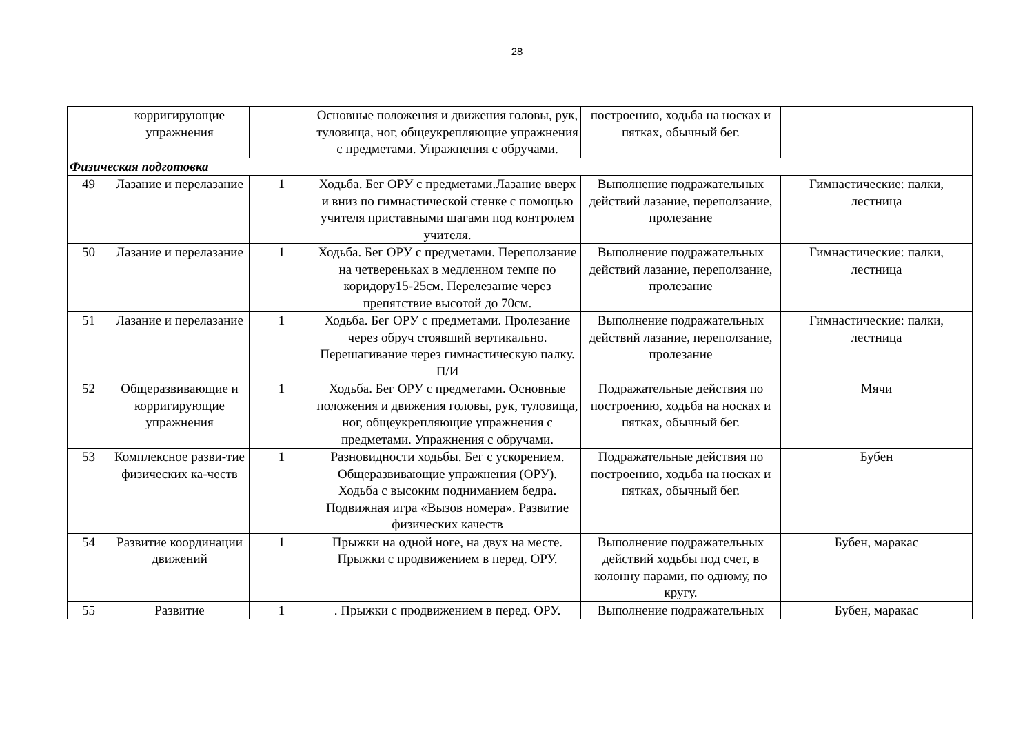28
| | корригирующие упражнения | | Основные положения и движения головы, рук, туловища, ног, общеукрепляющие упражнения с предметами. Упражнения с обручами. | построению, ходьба на носках и пятках, обычный бег. | |
| Физическая подготовка | | | | | |
| 49 | Лазание и перелазание | 1 | Ходьба. Бег ОРУ с предметами.Лазание вверх и вниз по гимнастической стенке с помощью учителя приставными шагами под контролем учителя. | Выполнение подражательных действий лазание, переползание, пролезание | Гимнастические: палки, лестница |
| 50 | Лазание и перелазание | 1 | Ходьба. Бег ОРУ с предметами. Переползание на четвереньках в медленном темпе по коридору15-25см. Перелезание через препятствие высотой до 70см. | Выполнение подражательных действий лазание, переползание, пролезание | Гимнастические: палки, лестница |
| 51 | Лазание и перелазание | 1 | Ходьба. Бег ОРУ с предметами. Пролезание через обруч стоявший вертикально. Перешагивание через гимнастическую палку. П/И | Выполнение подражательных действий лазание, переползание, пролезание | Гимнастические: палки, лестница |
| 52 | Общеразвивающие и корригирующие упражнения | 1 | Ходьба. Бег ОРУ с предметами. Основные положения и движения головы, рук, туловища, ног, общеукрепляющие упражнения с предметами. Упражнения с обручами. | Подражательные действия по построению, ходьба на носках и пятках, обычный бег. | Мячи |
| 53 | Комплексное разви-тие физических ка-честв | 1 | Разновидности ходьбы. Бег с ускорением. Общеразвивающие упражнения (ОРУ). Ходьба с высоким подниманием бедра. Подвижная игра «Вызов номера». Развитие физических качеств | Подражательные действия по построению, ходьба на носках и пятках, обычный бег. | Бубен |
| 54 | Развитие координации движений | 1 | Прыжки на одной ноге, на двух на месте. Прыжки с продвижением в перед. ОРУ. | Выполнение подражательных действий ходьбы под счет, в колонну парами, по одному, по кругу. | Бубен, маракас |
| 55 | Развитие | 1 | . Прыжки с продвижением в перед. ОРУ. | Выполнение подражательных | Бубен, маракас |